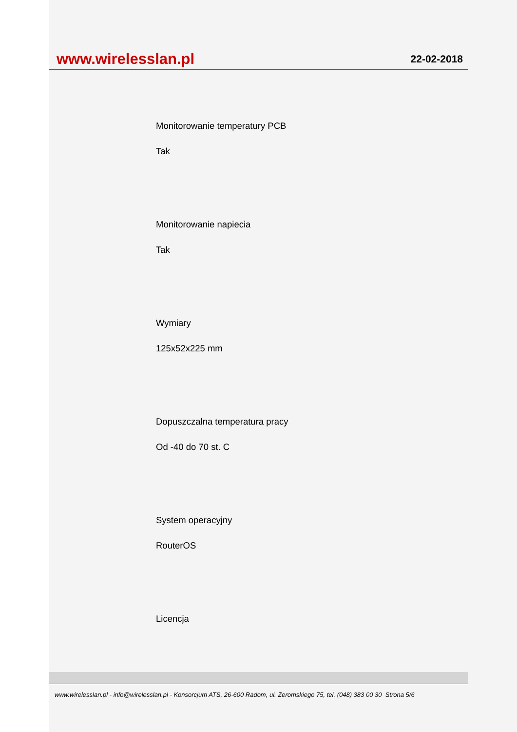www.wirelesslan.pl
22-02-2018
Monitorowanie temperatury PCB
Tak
Monitorowanie napiecia
Tak
Wymiary
125x52x225 mm
Dopuszczalna temperatura pracy
Od -40 do 70 st. C
System operacyjny
RouterOS
Licencja
www.wirelesslan.pl - info@wirelesslan.pl - Konsorcjum ATS, 26-600 Radom, ul. Zeromskiego 75, tel. (048) 383 00 30 Strona 5/6